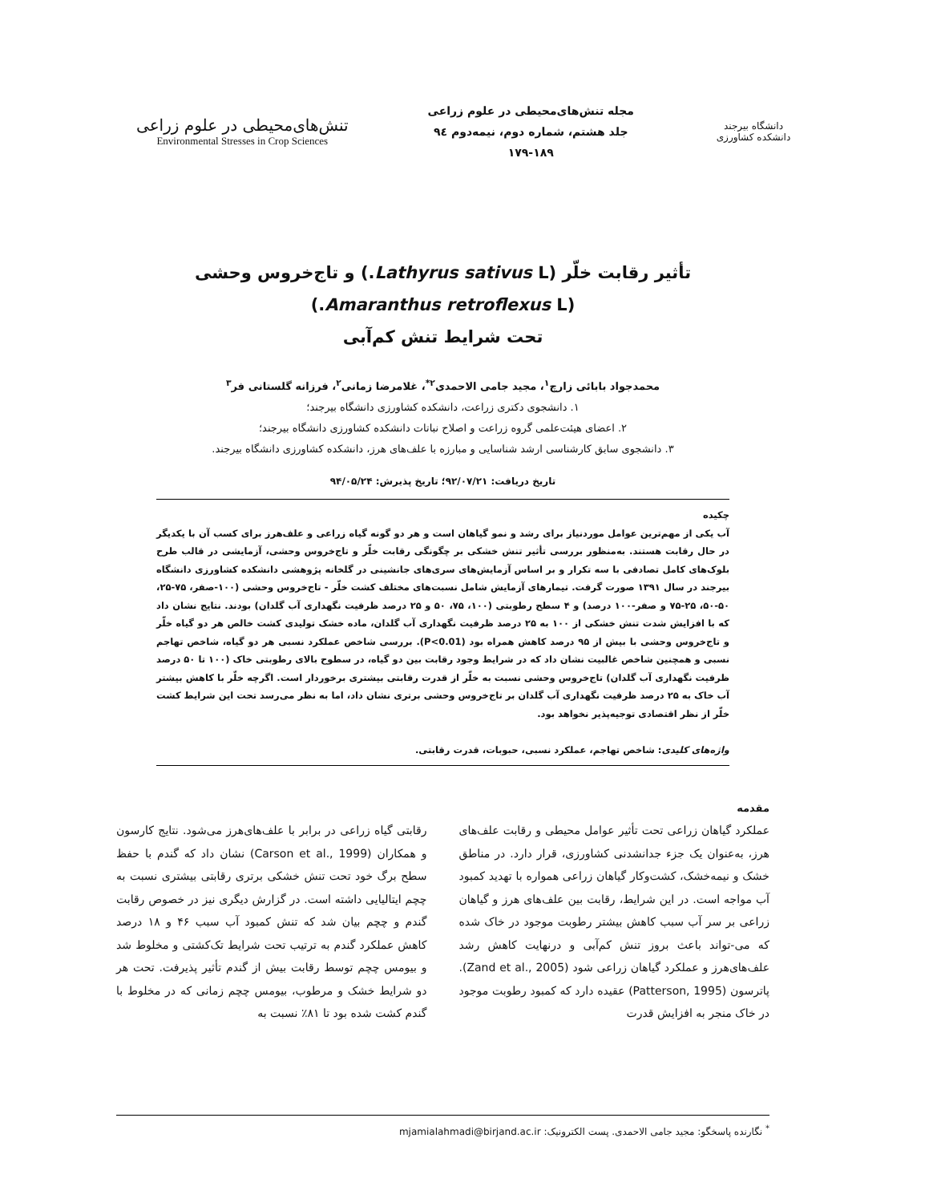دانشگاه بیرجند
دانشکده کشاورزی
مجله تنش‌های‌محیطی در علوم زراعی
جلد هشتم، شماره دوم، نیمه‌دوم ۹٤
۱۷۹-۱۸۹
تنش‌های‌محیطی در علوم زراعی
Environmental Stresses in Crop Sciences
تأثیر رقابت خلّر (Lathyrus sativus L.) و تاج‌خروس وحشی (Amaranthus retroflexus L.)
تحت شرایط تنش کم‌آبی
محمدجواد بابائی زارچ<sup>۱</sup>، مجید جامی الاحمدی<sup>۲*</sup>، غلامرضا زمانی<sup>۲</sup>، فرزانه گلستانی فر<sup>۳</sup>
۱. دانشجوی دکتری زراعت، دانشکده کشاورزی دانشگاه بیرجند؛
۲. اعضای هیئت‌علمی گروه زراعت و اصلاح نباتات دانشکده کشاورزی دانشگاه بیرجند؛
۳. دانشجوی سابق کارشناسی ارشد شناسایی و مبارزه با علف‌های هرز، دانشکده کشاورزی دانشگاه بیرجند.
تاریخ دریافت: ۹۲/۰۷/۲۱؛ تاریخ پذیرش: ۹۴/۰۵/۲۴
چکیده
آب یکی از مهم‌ترین عوامل موردنیاز برای رشد و نمو گیاهان است و هر دو گونه گیاه زراعی و علف‌هرز برای کسب آن با یکدیگر در حال رقابت هستند. به‌منظور بررسی تأثیر تنش خشکی بر چگونگی رقابت خلّر و تاج‌خروس وحشی، آزمایشی در قالب طرح بلوک‌های کامل تصادفی با سه تکرار و بر اساس آزمایش‌های سری‌های جانشینی در گلخانه پژوهشی دانشکده کشاورزی دانشگاه بیرجند در سال ۱۳۹۱ صورت گرفت. تیمارهای آزمایش شامل نسبت‌های مختلف کشت خلّر - تاج‌خروس وحشی (۱۰۰-صفر، ۷۵-۲۵، ۵۰-۵۰، ۲۵-۷۵ و صفر-۱۰۰ درصد) و ۴ سطح رطوبتی (۱۰۰، ۷۵، ۵۰ و ۲۵ درصد ظرفیت نگهداری آب گلدان) بودند. نتایج نشان داد که با افزایش شدت تنش خشکی از ۱۰۰ به ۲۵ درصد ظرفیت نگهداری آب گلدان، ماده خشک تولیدی کشت خالص هر دو گیاه خلّر و تاج‌خروس وحشی با بیش از ۹۵ درصد کاهش همراه بود (P<0.01). بررسی شاخص عملکرد نسبی هر دو گیاه، شاخص تهاجم نسبی و همچنین شاخص غالبیت نشان داد که در شرایط وجود رقابت بین دو گیاه، در سطوح بالای رطوبتی خاک (۱۰۰ تا ۵۰ درصد ظرفیت نگهداری آب گلدان) تاج‌خروس وحشی نسبت به خلّر از قدرت رقابتی بیشتری برخوردار است. اگرچه خلّر با کاهش بیشتر آب خاک به ۲۵ درصد ظرفیت نگهداری آب گلدان بر تاج‌خروس وحشی برتری نشان داد، اما به نظر می‌رسد تحت این شرایط کشت خلّر از نظر اقتصادی توجیه‌پذیر نخواهد بود.
واژه‌های کلیدی: شاخص تهاجم، عملکرد نسبی، حبوبات، قدرت رقابتی.
مقدمه
عملکرد گیاهان زراعی تحت تأثیر عوامل محیطی و رقابت علف‌های هرز، به‌عنوان یک جزء جدانشدنی کشاورزی، قرار دارد. در مناطق خشک و نیمه‌خشک، کشت‌وکار گیاهان زراعی همواره با تهدید کمبود آب مواجه است. در این شرایط، رقابت بین علف‌های هرز و گیاهان زراعی بر سر آب سبب کاهش بیشتر رطوبت موجود در خاک شده که می-تواند باعث بروز تنش کم‌آبی و درنهایت کاهش رشد علف‌های‌هرز و عملکرد گیاهان زراعی شود (Zand et al., 2005). پاترسون (Patterson, 1995) عقیده دارد که کمبود رطوبت موجود در خاک منجر به افزایش قدرت
رقابتی گیاه زراعی در برابر با علف‌های‌هرز می‌شود. نتایج کارسون و همکاران (Carson et al., 1999) نشان داد که گندم با حفظ سطح برگ خود تحت تنش خشکی برتری رقابتی بیشتری نسبت به چچم ایتالیایی داشته است. در گزارش دیگری نیز در خصوص رقابت گندم و چچم بیان شد که تنش کمبود آب سبب ۴۶ و ۱۸ درصد کاهش عملکرد گندم به ترتیب تحت شرایط تک‌کشتی و مخلوط شد و بیومس چچم توسط رقابت بیش از گندم تأثیر پذیرفت. تحت هر دو شرایط خشک و مرطوب، بیومس چچم زمانی که در مخلوط با گندم کشت شده بود تا ۸۱٪ نسبت به
<sup>*</sup> نگارنده پاسخگو: مجید جامی الاحمدی. پست الکترونیک: mjamialahmadi@birjand.ac.ir